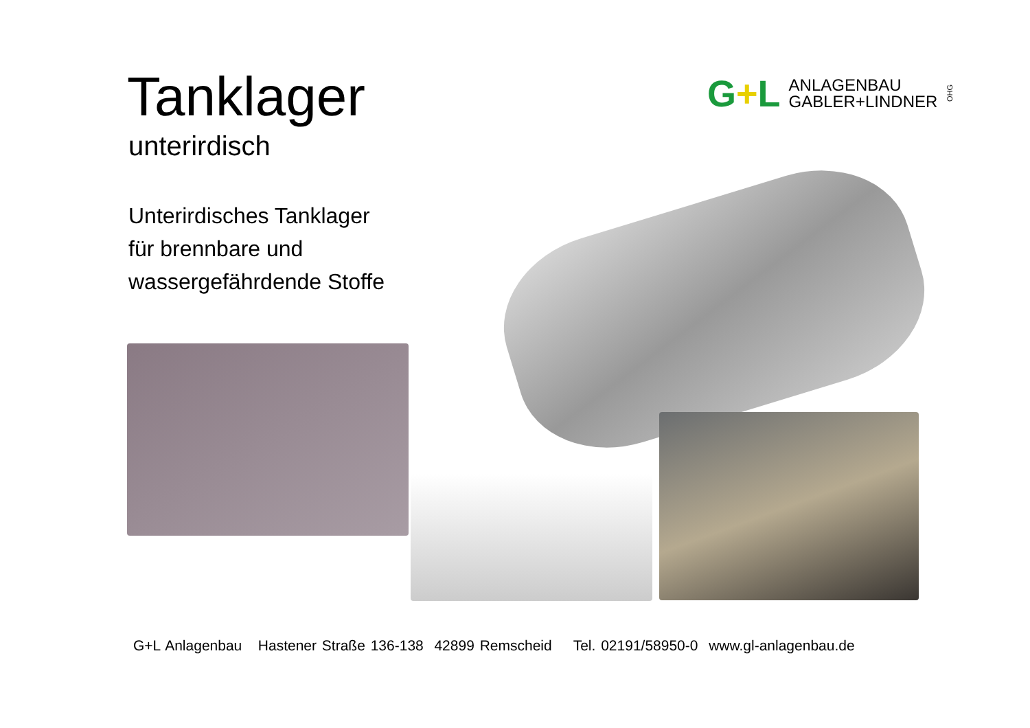Tanklager
unterirdisch
Unterirdisches Tanklager
für brennbare und
wassergefährdende Stoffe
G+L
ANLAGENBAU
GABLER+LINDNER
OHG
G+L Anlagenbau Hastener Straße 136-138 42899 Remscheid Tel. 02191/58950-0 www.gl-anlagenbau.de